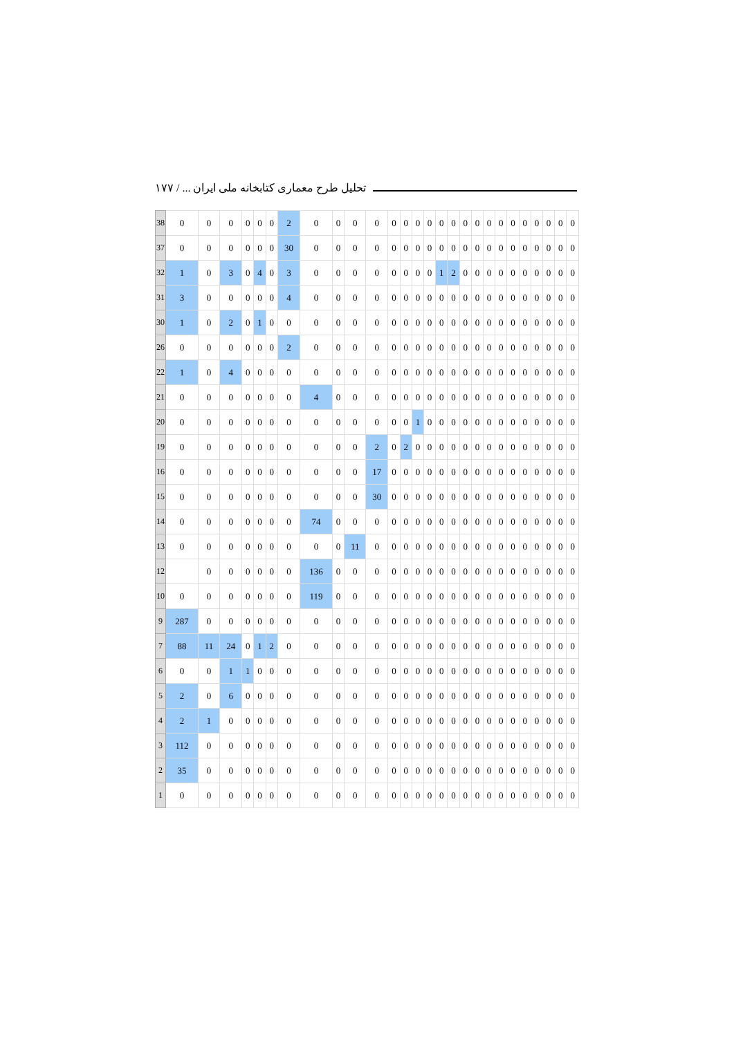تحلیل طرح معماری کتابخانه ملی ایران ... / ۱۷۷
| 38 | 0 | 0 | 0 | 0 | 0 | 0 | 2 | 0 | 0 | 0 | 0 | 0 | 0 | 0 | 0 | 0 | 0 | 0 | 0 | 0 | 0 | 0 | 0 | 0 | 0 | 0 | 0 |
| 37 | 0 | 0 | 0 | 0 | 0 | 0 | 30 | 0 | 0 | 0 | 0 | 0 | 0 | 0 | 0 | 0 | 0 | 0 | 0 | 0 | 0 | 0 | 0 | 0 | 0 | 0 | 0 |
| 32 | 1 | 0 | 3 | 0 | 4 | 0 | 3 | 0 | 0 | 0 | 0 | 0 | 0 | 0 | 0 | 1 | 2 | 0 | 0 | 0 | 0 | 0 | 0 | 0 | 0 | 0 | 0 |
| 31 | 3 | 0 | 0 | 0 | 0 | 0 | 4 | 0 | 0 | 0 | 0 | 0 | 0 | 0 | 0 | 0 | 0 | 0 | 0 | 0 | 0 | 0 | 0 | 0 | 0 | 0 | 0 |
| 30 | 1 | 0 | 2 | 0 | 1 | 0 | 0 | 0 | 0 | 0 | 0 | 0 | 0 | 0 | 0 | 0 | 0 | 0 | 0 | 0 | 0 | 0 | 0 | 0 | 0 | 0 | 0 |
| 26 | 0 | 0 | 0 | 0 | 0 | 0 | 2 | 0 | 0 | 0 | 0 | 0 | 0 | 0 | 0 | 0 | 0 | 0 | 0 | 0 | 0 | 0 | 0 | 0 | 0 | 0 | 0 |
| 22 | 1 | 0 | 4 | 0 | 0 | 0 | 0 | 0 | 0 | 0 | 0 | 0 | 0 | 0 | 0 | 0 | 0 | 0 | 0 | 0 | 0 | 0 | 0 | 0 | 0 | 0 | 0 |
| 21 | 0 | 0 | 0 | 0 | 0 | 0 | 0 | 4 | 0 | 0 | 0 | 0 | 0 | 0 | 0 | 0 | 0 | 0 | 0 | 0 | 0 | 0 | 0 | 0 | 0 | 0 | 0 |
| 20 | 0 | 0 | 0 | 0 | 0 | 0 | 0 | 0 | 0 | 0 | 0 | 0 | 0 | 1 | 0 | 0 | 0 | 0 | 0 | 0 | 0 | 0 | 0 | 0 | 0 | 0 | 0 |
| 19 | 0 | 0 | 0 | 0 | 0 | 0 | 0 | 0 | 0 | 0 | 2 | 0 | 2 | 0 | 0 | 0 | 0 | 0 | 0 | 0 | 0 | 0 | 0 | 0 | 0 | 0 | 0 |
| 16 | 0 | 0 | 0 | 0 | 0 | 0 | 0 | 0 | 0 | 0 | 17 | 0 | 0 | 0 | 0 | 0 | 0 | 0 | 0 | 0 | 0 | 0 | 0 | 0 | 0 | 0 | 0 |
| 15 | 0 | 0 | 0 | 0 | 0 | 0 | 0 | 0 | 0 | 0 | 30 | 0 | 0 | 0 | 0 | 0 | 0 | 0 | 0 | 0 | 0 | 0 | 0 | 0 | 0 | 0 | 0 |
| 14 | 0 | 0 | 0 | 0 | 0 | 0 | 0 | 74 | 0 | 0 | 0 | 0 | 0 | 0 | 0 | 0 | 0 | 0 | 0 | 0 | 0 | 0 | 0 | 0 | 0 | 0 | 0 |
| 13 | 0 | 0 | 0 | 0 | 0 | 0 | 0 | 0 | 0 | 11 | 0 | 0 | 0 | 0 | 0 | 0 | 0 | 0 | 0 | 0 | 0 | 0 | 0 | 0 | 0 | 0 | 0 |
| 12 | | 0 | 0 | 0 | 0 | 0 | 0 | 136 | 0 | 0 | 0 | 0 | 0 | 0 | 0 | 0 | 0 | 0 | 0 | 0 | 0 | 0 | 0 | 0 | 0 | 0 | 0 |
| 10 | 0 | 0 | 0 | 0 | 0 | 0 | 0 | 119 | 0 | 0 | 0 | 0 | 0 | 0 | 0 | 0 | 0 | 0 | 0 | 0 | 0 | 0 | 0 | 0 | 0 | 0 | 0 |
| 9 | 287 | 0 | 0 | 0 | 0 | 0 | 0 | 0 | 0 | 0 | 0 | 0 | 0 | 0 | 0 | 0 | 0 | 0 | 0 | 0 | 0 | 0 | 0 | 0 | 0 | 0 | 0 |
| 7 | 88 | 11 | 24 | 0 | 1 | 2 | 0 | 0 | 0 | 0 | 0 | 0 | 0 | 0 | 0 | 0 | 0 | 0 | 0 | 0 | 0 | 0 | 0 | 0 | 0 | 0 | 0 |
| 6 | 0 | 0 | 1 | 1 | 0 | 0 | 0 | 0 | 0 | 0 | 0 | 0 | 0 | 0 | 0 | 0 | 0 | 0 | 0 | 0 | 0 | 0 | 0 | 0 | 0 | 0 | 0 |
| 5 | 2 | 0 | 6 | 0 | 0 | 0 | 0 | 0 | 0 | 0 | 0 | 0 | 0 | 0 | 0 | 0 | 0 | 0 | 0 | 0 | 0 | 0 | 0 | 0 | 0 | 0 | 0 |
| 4 | 2 | 1 | 0 | 0 | 0 | 0 | 0 | 0 | 0 | 0 | 0 | 0 | 0 | 0 | 0 | 0 | 0 | 0 | 0 | 0 | 0 | 0 | 0 | 0 | 0 | 0 | 0 |
| 3 | 112 | 0 | 0 | 0 | 0 | 0 | 0 | 0 | 0 | 0 | 0 | 0 | 0 | 0 | 0 | 0 | 0 | 0 | 0 | 0 | 0 | 0 | 0 | 0 | 0 | 0 | 0 |
| 2 | 35 | 0 | 0 | 0 | 0 | 0 | 0 | 0 | 0 | 0 | 0 | 0 | 0 | 0 | 0 | 0 | 0 | 0 | 0 | 0 | 0 | 0 | 0 | 0 | 0 | 0 | 0 |
| 1 | 0 | 0 | 0 | 0 | 0 | 0 | 0 | 0 | 0 | 0 | 0 | 0 | 0 | 0 | 0 | 0 | 0 | 0 | 0 | 0 | 0 | 0 | 0 | 0 | 0 | 0 | 0 |